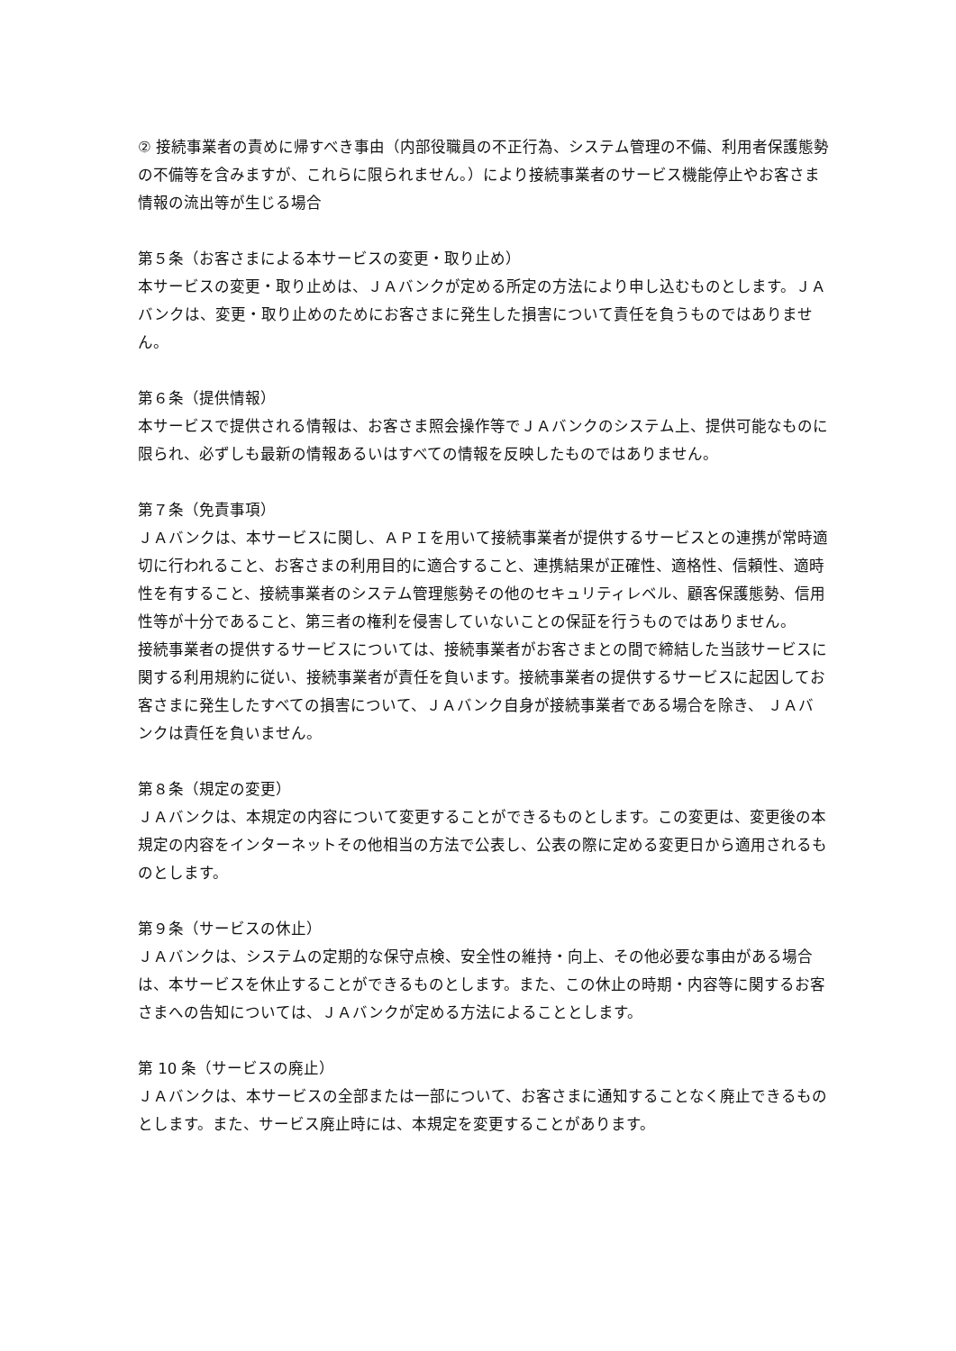② 接続事業者の責めに帰すべき事由（内部役職員の不正行為、システム管理の不備、利用者保護態勢の不備等を含みますが、これらに限られません。）により接続事業者のサービス機能停止やお客さま情報の流出等が生じる場合
第５条（お客さまによる本サービスの変更・取り止め）
本サービスの変更・取り止めは、ＪＡバンクが定める所定の方法により申し込むものとします。ＪＡバンクは、変更・取り止めのためにお客さまに発生した損害について責任を負うものではありません。
第６条（提供情報）
本サービスで提供される情報は、お客さま照会操作等でＪＡバンクのシステム上、提供可能なものに限られ、必ずしも最新の情報あるいはすべての情報を反映したものではありません。
第７条（免責事項）
ＪＡバンクは、本サービスに関し、ＡＰＩを用いて接続事業者が提供するサービスとの連携が常時適切に行われること、お客さまの利用目的に適合すること、連携結果が正確性、適格性、信頼性、適時性を有すること、接続事業者のシステム管理態勢その他のセキュリティレベル、顧客保護態勢、信用性等が十分であること、第三者の権利を侵害していないことの保証を行うものではありません。
接続事業者の提供するサービスについては、接続事業者がお客さまとの間で締結した当該サービスに関する利用規約に従い、接続事業者が責任を負います。接続事業者の提供するサービスに起因してお客さまに発生したすべての損害について、ＪＡバンク自身が接続事業者である場合を除き、 ＪＡバンクは責任を負いません。
第８条（規定の変更）
ＪＡバンクは、本規定の内容について変更することができるものとします。この変更は、変更後の本規定の内容をインターネットその他相当の方法で公表し、公表の際に定める変更日から適用されるものとします。
第９条（サービスの休止）
ＪＡバンクは、システムの定期的な保守点検、安全性の維持・向上、その他必要な事由がある場合は、本サービスを休止することができるものとします。また、この休止の時期・内容等に関するお客さまへの告知については、ＪＡバンクが定める方法によることとします。
第 10 条（サービスの廃止）
ＪＡバンクは、本サービスの全部または一部について、お客さまに通知することなく廃止できるものとします。また、サービス廃止時には、本規定を変更することがあります。